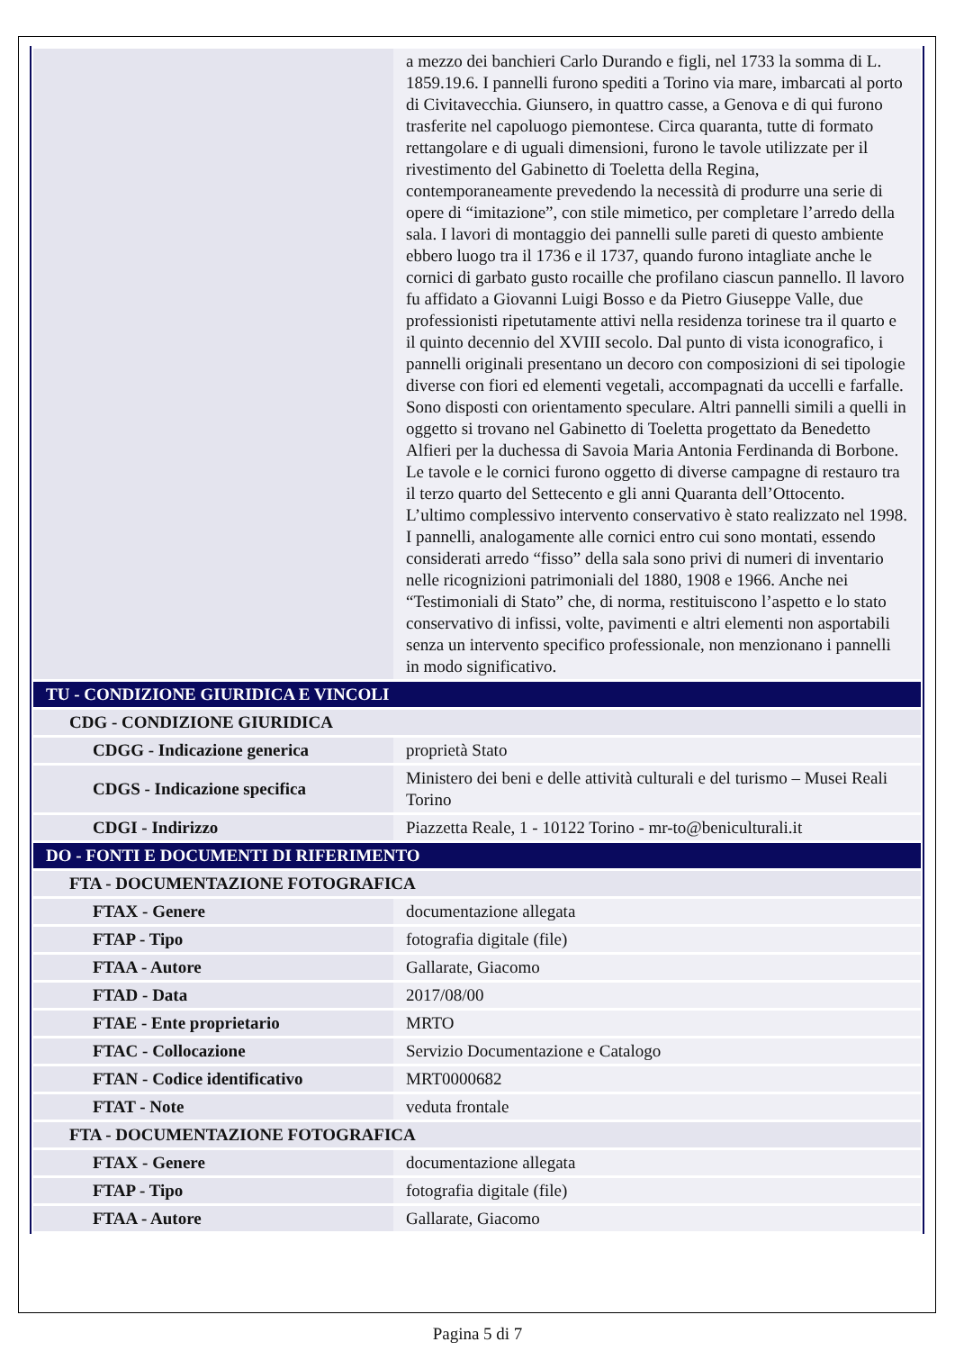| | a mezzo dei banchieri Carlo Durando e figli, nel 1733 la somma di L. 1859.19.6. I pannelli furono spediti a Torino via mare, imbarcati al porto di Civitavecchia. Giunsero, in quattro casse, a Genova e di qui furono trasferite nel capoluogo piemontese. Circa quaranta, tutte di formato rettangolare e di uguali dimensioni, furono le tavole utilizzate per il rivestimento del Gabinetto di Toeletta della Regina, contemporaneamente prevedendo la necessità di produrre una serie di opere di “imitazione”, con stile mimetico, per completare l’arredo della sala. I lavori di montaggio dei pannelli sulle pareti di questo ambiente ebbero luogo tra il 1736 e il 1737, quando furono intagliate anche le cornici di garbato gusto rocaille che profilano ciascun pannello. Il lavoro fu affidato a Giovanni Luigi Bosso e da Pietro Giuseppe Valle, due professionisti ripetutamente attivi nella residenza torinese tra il quarto e il quinto decennio del XVIII secolo. Dal punto di vista iconografico, i pannelli originali presentano un decoro con composizioni di sei tipologie diverse con fiori ed elementi vegetali, accompagnati da uccelli e farfalle. Sono disposti con orientamento speculare. Altri pannelli simili a quelli in oggetto si trovano nel Gabinetto di Toeletta progettato da Benedetto Alfieri per la duchessa di Savoia Maria Antonia Ferdinanda di Borbone. Le tavole e le cornici furono oggetto di diverse campagne di restauro tra il terzo quarto del Settecento e gli anni Quaranta dell’Ottocento. L’ultimo complessivo intervento conservativo è stato realizzato nel 1998. I pannelli, analogamente alle cornici entro cui sono montati, essendo considerati arredo “fisso” della sala sono privi di numeri di inventario nelle ricognizioni patrimoniali del 1880, 1908 e 1966. Anche nei “Testimoniali di Stato” che, di norma, restituiscono l’aspetto e lo stato conservativo di infissi, volte, pavimenti e altri elementi non asportabili senza un intervento specifico professionale, non menzionano i pannelli in modo significativo. |
| TU - CONDIZIONE GIURIDICA E VINCOLI | |
| CDG - CONDIZIONE GIURIDICA | |
| CDGG - Indicazione generica | proprietà Stato |
| CDGS - Indicazione specifica | Ministero dei beni e delle attività culturali e del turismo – Musei Reali Torino |
| CDGI - Indirizzo | Piazzetta Reale, 1 - 10122 Torino - mr-to@beniculturali.it |
| DO - FONTI E DOCUMENTI DI RIFERIMENTO | |
| FTA - DOCUMENTAZIONE FOTOGRAFICA | |
| FTAX - Genere | documentazione allegata |
| FTAP - Tipo | fotografia digitale (file) |
| FTAA - Autore | Gallarate, Giacomo |
| FTAD - Data | 2017/08/00 |
| FTAE - Ente proprietario | MRTO |
| FTAC - Collocazione | Servizio Documentazione e Catalogo |
| FTAN - Codice identificativo | MRT0000682 |
| FTAT - Note | veduta frontale |
| FTA - DOCUMENTAZIONE FOTOGRAFICA | |
| FTAX - Genere | documentazione allegata |
| FTAP - Tipo | fotografia digitale (file) |
| FTAA - Autore | Gallarate, Giacomo |
Pagina 5 di 7